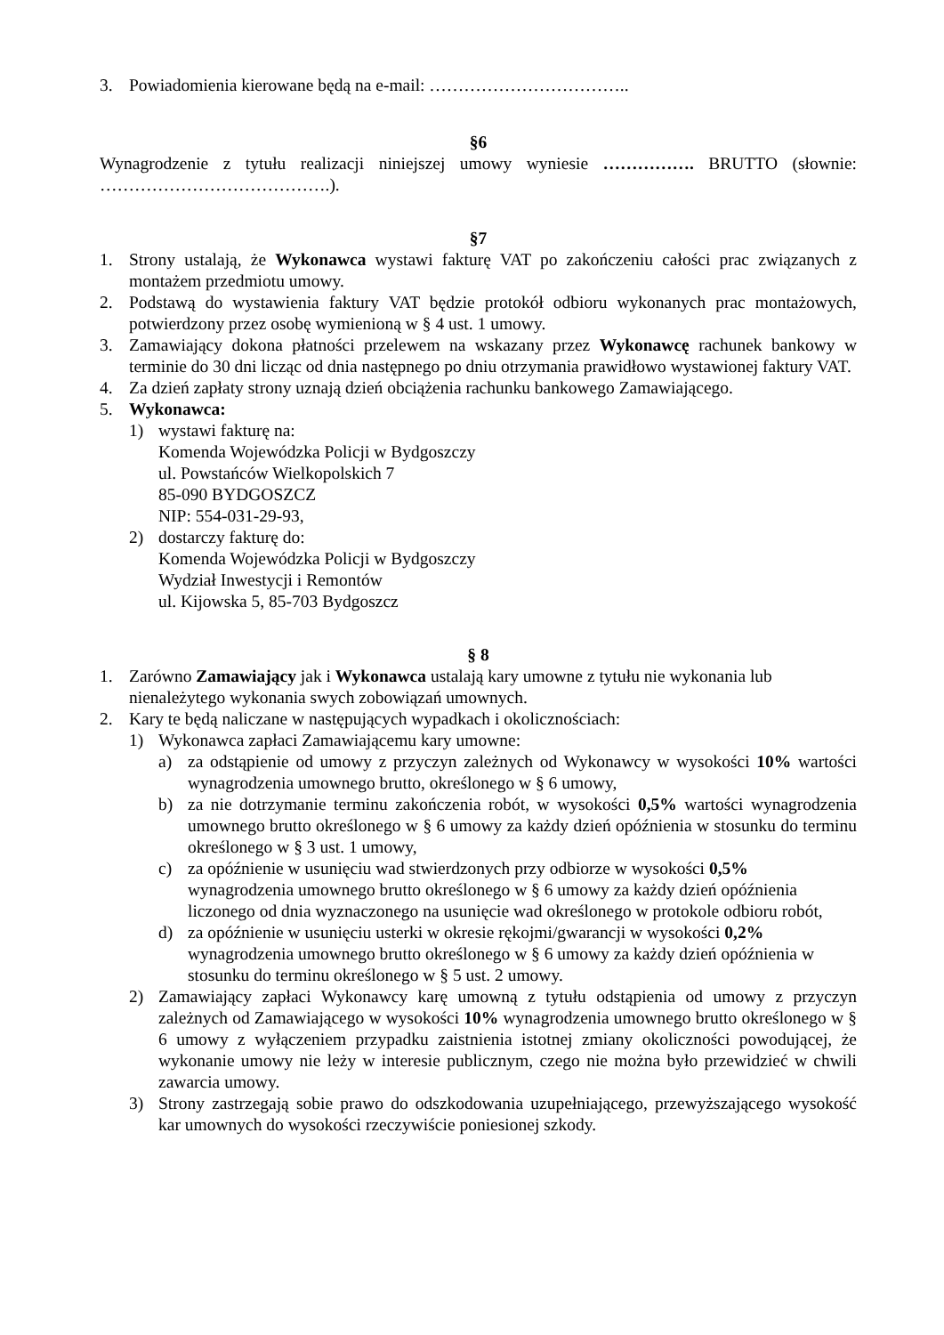3. Powiadomienia kierowane będą na e-mail: ……………………………..
§6
Wynagrodzenie z tytułu realizacji niniejszej umowy wyniesie ……………. BRUTTO (słownie: ………………………………….).
§7
1. Strony ustalają, że Wykonawca wystawi fakturę VAT po zakończeniu całości prac związanych z montażem przedmiotu umowy.
2. Podstawą do wystawienia faktury VAT będzie protokół odbioru wykonanych prac montażowych, potwierdzony przez osobę wymienioną w § 4 ust. 1 umowy.
3. Zamawiający dokona płatności przelewem na wskazany przez Wykonawcę rachunek bankowy w terminie do 30 dni licząc od dnia następnego po dniu otrzymania prawidłowo wystawionej faktury VAT.
4. Za dzień zapłaty strony uznają dzień obciążenia rachunku bankowego Zamawiającego.
5. Wykonawca:
1) wystawi fakturę na:
Komenda Wojewódzka Policji w Bydgoszczy
ul. Powstańców Wielkopolskich 7
85-090 BYDGOSZCZ
NIP: 554-031-29-93,
2) dostarczy fakturę do:
Komenda Wojewódzka Policji w Bydgoszczy
Wydział Inwestycji i Remontów
ul. Kijowska 5, 85-703 Bydgoszcz
§ 8
1. Zarówno Zamawiający jak i Wykonawca ustalają kary umowne z tytułu nie wykonania lub nienależytego wykonania swych zobowiązań umownych.
2. Kary te będą naliczane w następujących wypadkach i okolicznościach:
1) Wykonawca zapłaci Zamawiającemu kary umowne:
a) za odstąpienie od umowy z przyczyn zależnych od Wykonawcy w wysokości 10% wartości wynagrodzenia umownego brutto, określonego w § 6 umowy,
b) za nie dotrzymanie terminu zakończenia robót, w wysokości 0,5% wartości wynagrodzenia umownego brutto określonego w § 6 umowy za każdy dzień opóźnienia w stosunku do terminu określonego w § 3 ust. 1 umowy,
c) za opóźnienie w usunięciu wad stwierdzonych przy odbiorze w wysokości 0,5% wynagrodzenia umownego brutto określonego w § 6 umowy za każdy dzień opóźnienia liczonego od dnia wyznaczonego na usunięcie wad określonego w protokole odbioru robót,
d) za opóźnienie w usunięciu usterki w okresie rękojmi/gwarancji w wysokości 0,2% wynagrodzenia umownego brutto określonego w § 6 umowy za każdy dzień opóźnienia w stosunku do terminu określonego w § 5 ust. 2 umowy.
2) Zamawiający zapłaci Wykonawcy karę umowną z tytułu odstąpienia od umowy z przyczyn zależnych od Zamawiającego w wysokości 10% wynagrodzenia umownego brutto określonego w § 6 umowy z wyłączeniem przypadku zaistnienia istotnej zmiany okoliczności powodującej, że wykonanie umowy nie leży w interesie publicznym, czego nie można było przewidzieć w chwili zawarcia umowy.
3) Strony zastrzegają sobie prawo do odszkodowania uzupełniającego, przewyższającego wysokość kar umownych do wysokości rzeczywiście poniesionej szkody.